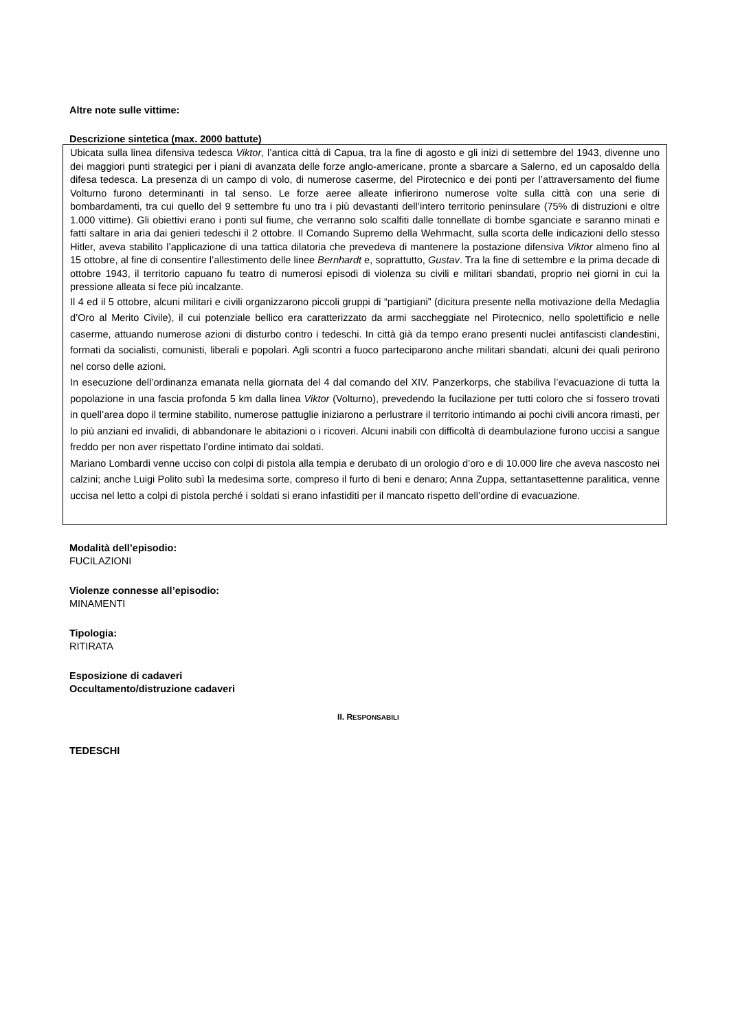Altre note sulle vittime:
Descrizione sintetica (max. 2000 battute)
Ubicata sulla linea difensiva tedesca Viktor, l’antica città di Capua, tra la fine di agosto e gli inizi di settembre del 1943, divenne uno dei maggiori punti strategici per i piani di avanzata delle forze anglo-americane, pronte a sbarcare a Salerno, ed un caposaldo della difesa tedesca. La presenza di un campo di volo, di numerose caserme, del Pirotecnico e dei ponti per l’attraversamento del fiume Volturno furono determinanti in tal senso. Le forze aeree alleate infierirono numerose volte sulla città con una serie di bombardamenti, tra cui quello del 9 settembre fu uno tra i più devastanti dell’intero territorio peninsulare (75% di distruzioni e oltre 1.000 vittime). Gli obiettivi erano i ponti sul fiume, che verranno solo scalfiti dalle tonnellate di bombe sganciate e saranno minati e fatti saltare in aria dai genieri tedeschi il 2 ottobre. Il Comando Supremo della Wehrmacht, sulla scorta delle indicazioni dello stesso Hitler, aveva stabilito l’applicazione di una tattica dilatoria che prevedeva di mantenere la postazione difensiva Viktor almeno fino al 15 ottobre, al fine di consentire l’allestimento delle linee Bernhardt e, soprattutto, Gustav. Tra la fine di settembre e la prima decade di ottobre 1943, il territorio capuano fu teatro di numerosi episodi di violenza su civili e militari sbandati, proprio nei giorni in cui la pressione alleata si fece più incalzante.
Il 4 ed il 5 ottobre, alcuni militari e civili organizzarono piccoli gruppi di “partigiani” (dicitura presente nella motivazione della Medaglia d’Oro al Merito Civile), il cui potenziale bellico era caratterizzato da armi saccheggiate nel Pirotecnico, nello spolettificio e nelle caserme, attuando numerose azioni di disturbo contro i tedeschi. In città già da tempo erano presenti nuclei antifascisti clandestini, formati da socialisti, comunisti, liberali e popolari. Agli scontri a fuoco parteciparono anche militari sbandati, alcuni dei quali perirono nel corso delle azioni.
In esecuzione dell’ordinanza emanata nella giornata del 4 dal comando del XIV. Panzerkorps, che stabiliva l’evacuazione di tutta la popolazione in una fascia profonda 5 km dalla linea Viktor (Volturno), prevedendo la fucilazione per tutti coloro che si fossero trovati in quell’area dopo il termine stabilito, numerose pattuglie iniziarono a perlustrare il territorio intimando ai pochi civili ancora rimasti, per lo più anziani ed invalidi, di abbandonare le abitazioni o i ricoveri. Alcuni inabili con difficoltà di deambulazione furono uccisi a sangue freddo per non aver rispettato l’ordine intimato dai soldati.
Mariano Lombardi venne ucciso con colpi di pistola alla tempia e derubato di un orologio d’oro e di 10.000 lire che aveva nascosto nei calzini; anche Luigi Polito subì la medesima sorte, compreso il furto di beni e denaro; Anna Zuppa, settantasettenne paralitica, venne uccisa nel letto a colpi di pistola perché i soldati si erano infastiditi per il mancato rispetto dell’ordine di evacuazione.
Modalità dell’episodio:
FUCILAZIONI
Violenze connesse all’episodio:
MINAMENTI
Tipologia:
RITIRATA
Esposizione di cadaveri
Occultamento/distruzione cadaveri
II. RESPONSABILI
TEDESCHI